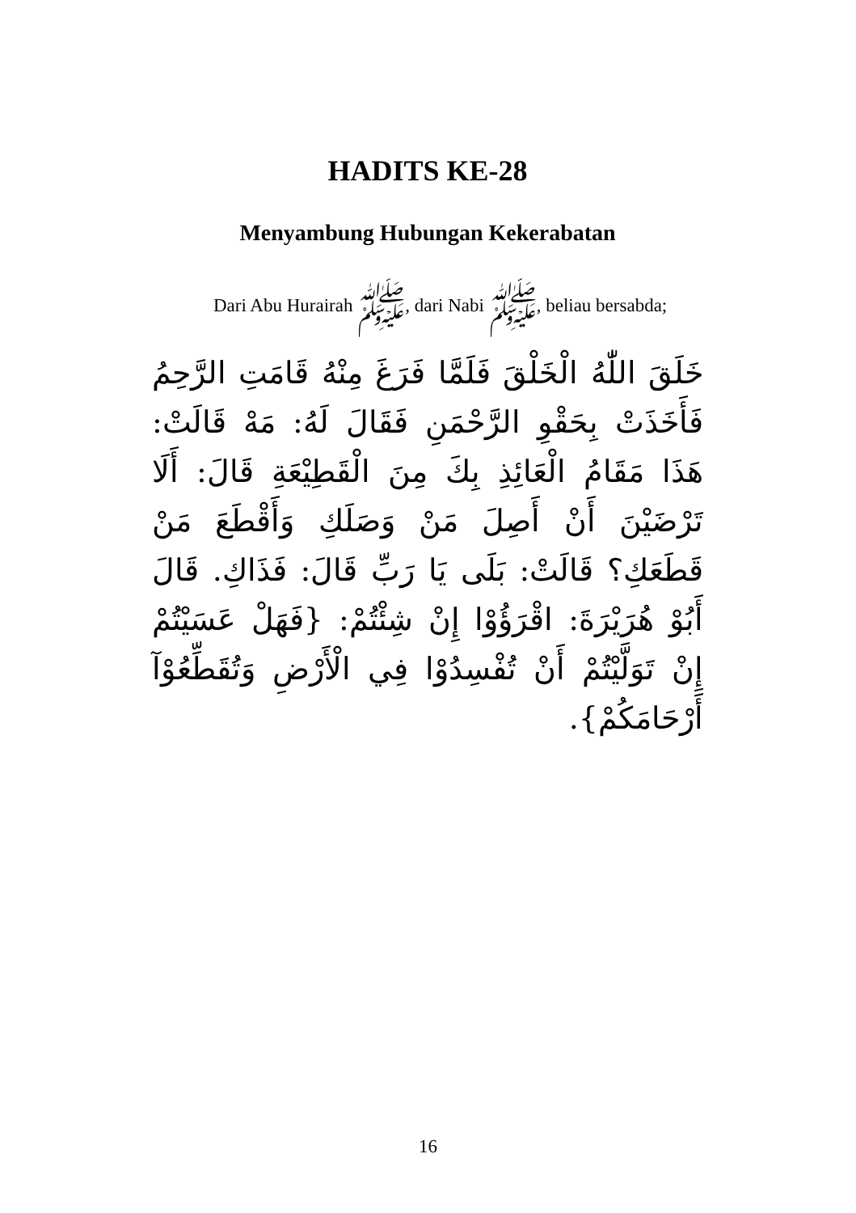HADITS KE-28
Menyambung Hubungan Kekerabatan
Dari Abu Hurairah ﷺ, dari Nabi ﷺ, beliau bersabda;
خَلَقَ اللّٰهُ الْخَلْقَ فَلَمَّا فَرَغَ مِنْهُ قَامَتِ الرَّحِمُ فَأَخَذَتْ بِحَقْوِ الرَّحْمَنِ فَقَالَ لَهُ: مَهْ قَالَتْ: هَذَا مَقَامُ الْعَائِذِ بِكَ مِنَ الْقَطِيْعَةِ قَالَ: أَلَا تَرْضَيْنَ أَنْ أَصِلَ مَنْ وَصَلَكِ وَأَقْطَعَ مَنْ قَطَعَكِ؟ قَالَتْ: بَلَى يَا رَبِّ قَالَ: فَذَاكِ. قَالَ أَبُوْ هُرَيْرَةَ: اقْرَؤُوْا إِنْ شِئْتُمْ: {فَهَلْ عَسَيْتُمْ إِنْ تَوَلَّيْتُمْ أَنْ تُفْسِدُوْا فِي الْأَرْضِ وَتُقَطِّعُوْآ أَرْحَامَكُمْ}.
16